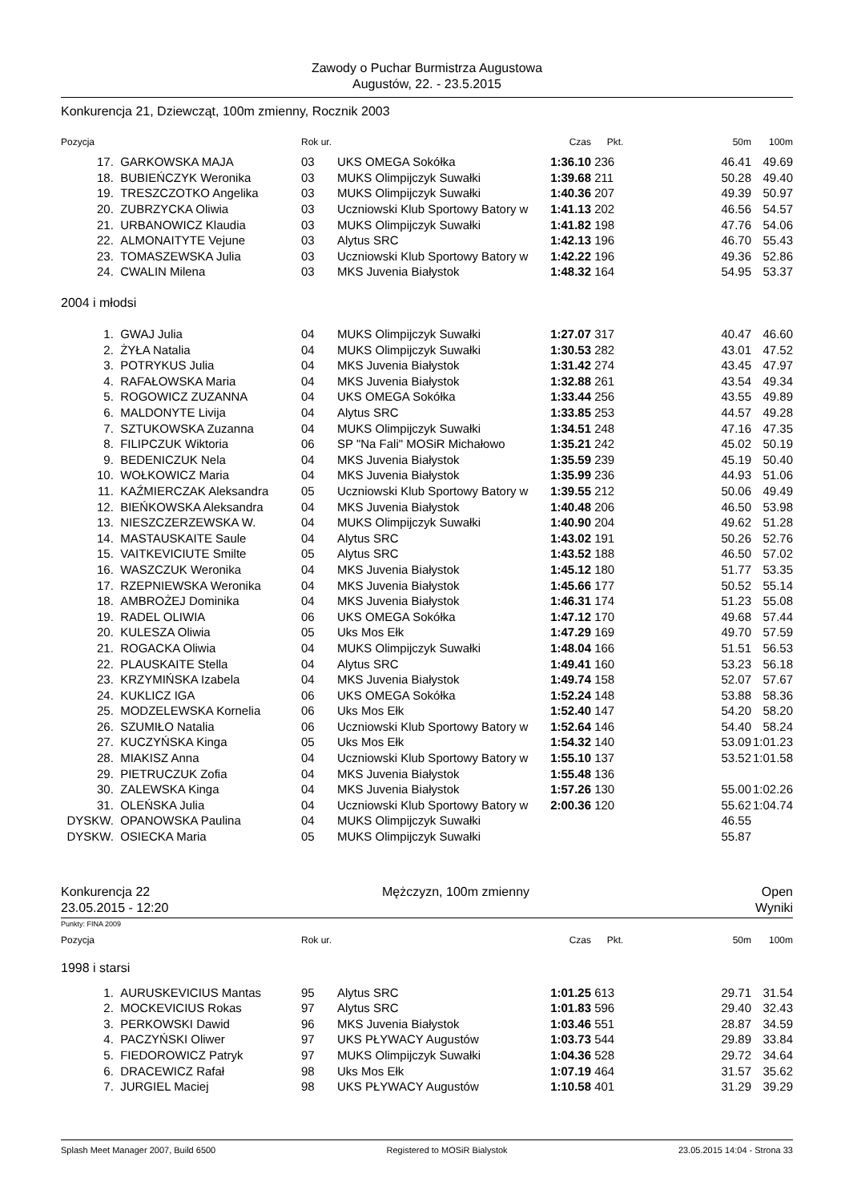Zawody o Puchar Burmistrza Augustowa
Augustów, 22. - 23.5.2015
Konkurencja 21, Dziewcząt, 100m zmienny, Rocznik 2003
| Pozycja | | Rok ur. | | Czas | Pkt. | 50m | 100m |
| --- | --- | --- | --- | --- | --- | --- | --- |
| 17. | GARKOWSKA MAJA | 03 | UKS OMEGA Sokółka | 1:36.10 | 236 | 46.41 | 49.69 |
| 18. | BUBIEŃCZYK Weronika | 03 | MUKS Olimpijczyk Suwałki | 1:39.68 | 211 | 50.28 | 49.40 |
| 19. | TRESZCZOTKO Angelika | 03 | MUKS Olimpijczyk Suwałki | 1:40.36 | 207 | 49.39 | 50.97 |
| 20. | ZUBRZYCKA Oliwia | 03 | Uczniowski Klub Sportowy Batory w | 1:41.13 | 202 | 46.56 | 54.57 |
| 21. | URBANOWICZ Klaudia | 03 | MUKS Olimpijczyk Suwałki | 1:41.82 | 198 | 47.76 | 54.06 |
| 22. | ALMONAITYTE Vejune | 03 | Alytus SRC | 1:42.13 | 196 | 46.70 | 55.43 |
| 23. | TOMASZEWSKA Julia | 03 | Uczniowski Klub Sportowy Batory w | 1:42.22 | 196 | 49.36 | 52.86 |
| 24. | CWALIN Milena | 03 | MKS Juvenia Białystok | 1:48.32 | 164 | 54.95 | 53.37 |
| 2004 i młodsi | | | | | | | |
| 1. | GWAJ Julia | 04 | MUKS Olimpijczyk Suwałki | 1:27.07 | 317 | 40.47 | 46.60 |
| 2. | ŻYŁA Natalia | 04 | MUKS Olimpijczyk Suwałki | 1:30.53 | 282 | 43.01 | 47.52 |
| 3. | POTRYKUS Julia | 04 | MKS Juvenia Białystok | 1:31.42 | 274 | 43.45 | 47.97 |
| 4. | RAFAŁOWSKA Maria | 04 | MKS Juvenia Białystok | 1:32.88 | 261 | 43.54 | 49.34 |
| 5. | ROGOWICZ ZUZANNA | 04 | UKS OMEGA Sokółka | 1:33.44 | 256 | 43.55 | 49.89 |
| 6. | MALDONYTE Livija | 04 | Alytus SRC | 1:33.85 | 253 | 44.57 | 49.28 |
| 7. | SZTUKOWSKA Zuzanna | 04 | MUKS Olimpijczyk Suwałki | 1:34.51 | 248 | 47.16 | 47.35 |
| 8. | FILIPCZUK Wiktoria | 06 | SP "Na Fali" MOSiR Michałowo | 1:35.21 | 242 | 45.02 | 50.19 |
| 9. | BEDENICZUK Nela | 04 | MKS Juvenia Białystok | 1:35.59 | 239 | 45.19 | 50.40 |
| 10. | WOŁKOWICZ Maria | 04 | MKS Juvenia Białystok | 1:35.99 | 236 | 44.93 | 51.06 |
| 11. | KAŹMIERCZAK Aleksandra | 05 | Uczniowski Klub Sportowy Batory w | 1:39.55 | 212 | 50.06 | 49.49 |
| 12. | BIEŃKOWSKA Aleksandra | 04 | MKS Juvenia Białystok | 1:40.48 | 206 | 46.50 | 53.98 |
| 13. | NIESZCZERZEWSKA W. | 04 | MUKS Olimpijczyk Suwałki | 1:40.90 | 204 | 49.62 | 51.28 |
| 14. | MASTAUSKAITE Saule | 04 | Alytus SRC | 1:43.02 | 191 | 50.26 | 52.76 |
| 15. | VAITKEVICIUTE Smilte | 05 | Alytus SRC | 1:43.52 | 188 | 46.50 | 57.02 |
| 16. | WASZCZUK Weronika | 04 | MKS Juvenia Białystok | 1:45.12 | 180 | 51.77 | 53.35 |
| 17. | RZEPNIEWSKA Weronika | 04 | MKS Juvenia Białystok | 1:45.66 | 177 | 50.52 | 55.14 |
| 18. | AMBROŻEJ Dominika | 04 | MKS Juvenia Białystok | 1:46.31 | 174 | 51.23 | 55.08 |
| 19. | RADEL OLIWIA | 06 | UKS OMEGA Sokółka | 1:47.12 | 170 | 49.68 | 57.44 |
| 20. | KULESZA Oliwia | 05 | Uks Mos Ełk | 1:47.29 | 169 | 49.70 | 57.59 |
| 21. | ROGACKA Oliwia | 04 | MUKS Olimpijczyk Suwałki | 1:48.04 | 166 | 51.51 | 56.53 |
| 22. | PLAUSKAITE Stella | 04 | Alytus SRC | 1:49.41 | 160 | 53.23 | 56.18 |
| 23. | KRZYMIŃSKA Izabela | 04 | MKS Juvenia Białystok | 1:49.74 | 158 | 52.07 | 57.67 |
| 24. | KUKLICZ IGA | 06 | UKS OMEGA Sokółka | 1:52.24 | 148 | 53.88 | 58.36 |
| 25. | MODZELEWSKA Kornelia | 06 | Uks Mos Ełk | 1:52.40 | 147 | 54.20 | 58.20 |
| 26. | SZUMIŁO Natalia | 06 | Uczniowski Klub Sportowy Batory w | 1:52.64 | 146 | 54.40 | 58.24 |
| 27. | KUCZYŃSKA Kinga | 05 | Uks Mos Ełk | 1:54.32 | 140 | 53.09 | 1:01.23 |
| 28. | MIAKISZ Anna | 04 | Uczniowski Klub Sportowy Batory w | 1:55.10 | 137 | 53.52 | 1:01.58 |
| 29. | PIETRUCZUK Zofia | 04 | MKS Juvenia Białystok | 1:55.48 | 136 | | |
| 30. | ZALEWSKA Kinga | 04 | MKS Juvenia Białystok | 1:57.26 | 130 | 55.00 | 1:02.26 |
| 31. | OLEŃSKA Julia | 04 | Uczniowski Klub Sportowy Batory w | 2:00.36 | 120 | 55.62 | 1:04.74 |
| DYSKW. | OPANOWSKA Paulina | 04 | MUKS Olimpijczyk Suwałki | | | 46.55 | |
| DYSKW. | OSIECKA Maria | 05 | MUKS Olimpijczyk Suwałki | | | 55.87 | |
Konkurencja 22 Mężczyzn, 100m zmienny Open
23.05.2015 - 12:20 Wyniki
Punkty: FINA 2009
| Pozycja | | Rok ur. | | Czas | Pkt. | 50m | 100m |
| --- | --- | --- | --- | --- | --- | --- | --- |
| 1998 i starsi | | | | | | | |
| 1. | AURUSKEVICIUS Mantas | 95 | Alytus SRC | 1:01.25 | 613 | 29.71 | 31.54 |
| 2. | MOCKEVICIUS Rokas | 97 | Alytus SRC | 1:01.83 | 596 | 29.40 | 32.43 |
| 3. | PERKOWSKI Dawid | 96 | MKS Juvenia Białystok | 1:03.46 | 551 | 28.87 | 34.59 |
| 4. | PACZYŃSKI Oliwer | 97 | UKS PŁYWACY Augustów | 1:03.73 | 544 | 29.89 | 33.84 |
| 5. | FIEDOROWICZ Patryk | 97 | MUKS Olimpijczyk Suwałki | 1:04.36 | 528 | 29.72 | 34.64 |
| 6. | DRACEWICZ Rafał | 98 | Uks Mos Ełk | 1:07.19 | 464 | 31.57 | 35.62 |
| 7. | JURGIEL Maciej | 98 | UKS PŁYWACY Augustów | 1:10.58 | 401 | 31.29 | 39.29 |
Splash Meet Manager 2007, Build 6500 Registered to MOSiR Bialystok 23.05.2015 14:04 - Strona 33